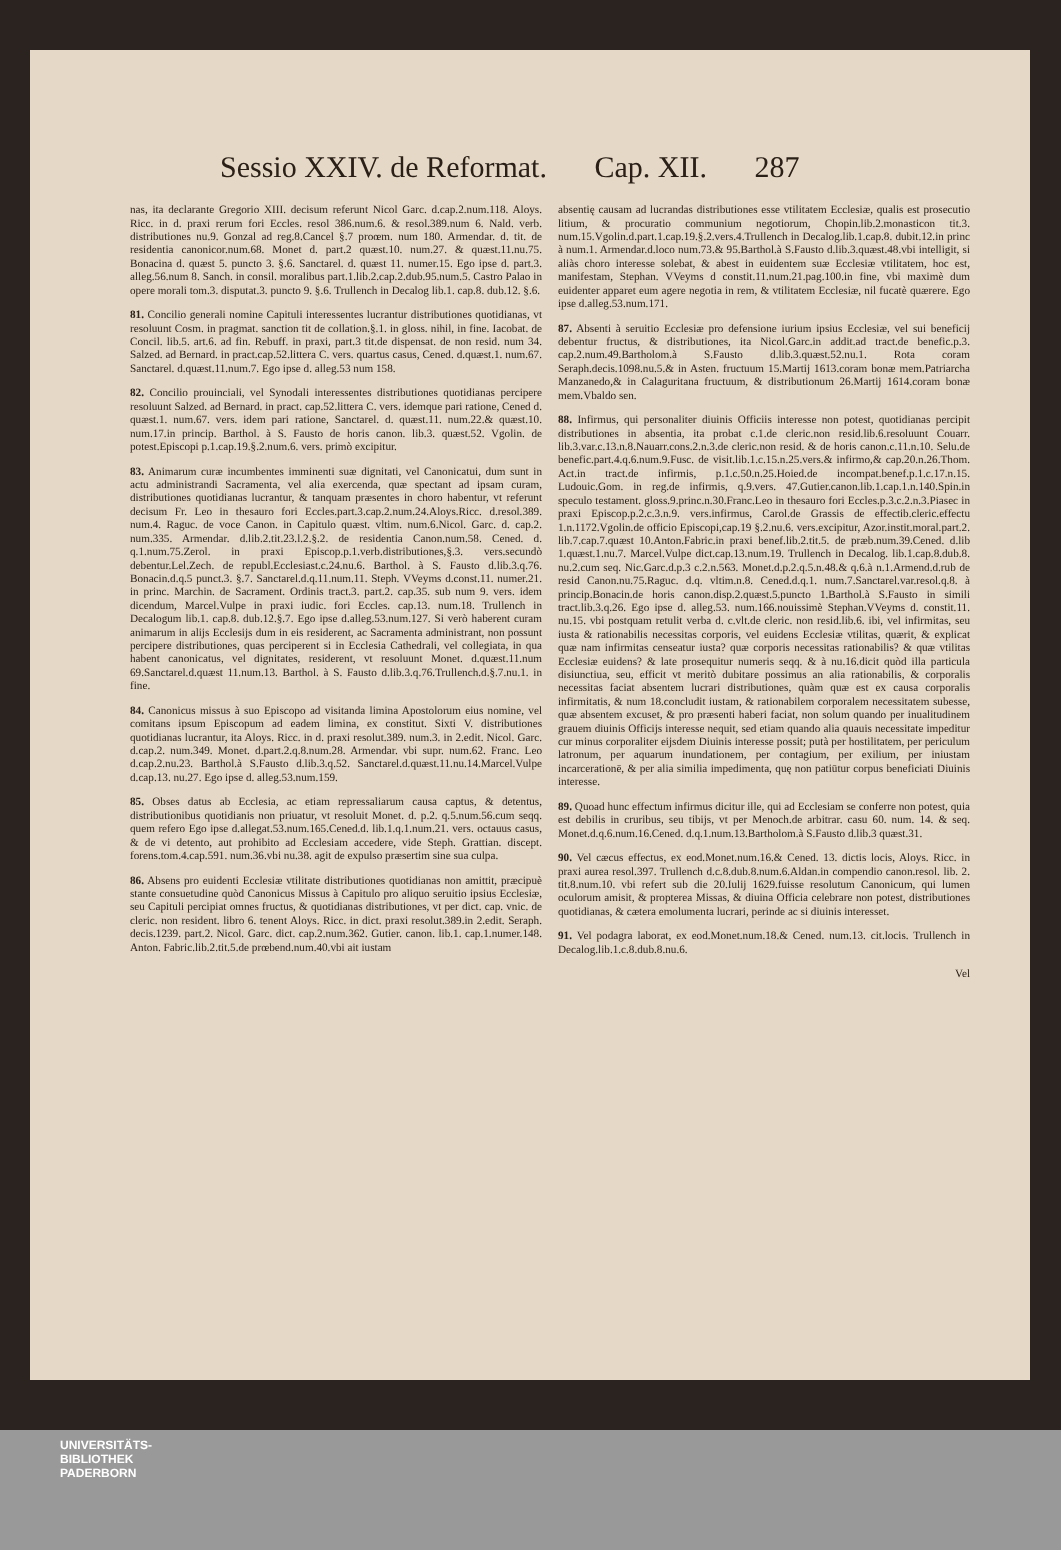Sessio XXIV. de Reformat. Cap. XII. 287
nas, ita declarante Gregorio XIII. decisum referunt Nicol Garc. d.cap.2.num.118. Aloys. Ricc. in d. praxi rerum fori Eccles. resol 386.num.6. & resol.389.num 6. Nald. verb. distributiones nu.9. Gonzal ad reg.8.Cancel §.7 proœm. num 180. Armendar. d. tit. de residentia canonicor.num.68. Monet d. part.2 quæst.10. num.27. & quæst.11.nu.75. Bonacina d. quæst 5. puncto 3. §.6. Sanctarel. d. quæst 11. numer.15. Ego ipse d. part.3. alleg.56.num 8. Sanch. in consil. moralibus part.1.lib.2.cap.2.dub.95.num.5. Castro Palao in opere morali tom.3. disputat.3. puncto 9. §.6. Trullench in Decalog lib.1. cap.8. dub.12. §.6.
81. Concilio generali nomine Capituli interessentes lucrantur distributiones quotidianas, vt resoluunt Cosm. in pragmat. sanction tit de collation.§.1. in gloss. nihil, in fine. Iacobat. de Concil. lib.5. art.6. ad fin. Rebuff. in praxi, part.3 tit.de dispensat. de non resid. num 34. Salzed. ad Bernard. in pract.cap.52.littera C. vers. quartus casus, Cened. d.quæst.1. num.67. Sanctarel. d.quæst.11.num.7. Ego ipse d. alleg.53 num 158.
82. Concilio prouinciali, vel Synodali interessentes distributiones quotidianas percipere resoluunt Salzed. ad Bernard. in pract. cap.52.littera C. vers. idemque pari ratione, Cened d. quæst.1. num.67. vers. idem pari ratione, Sanctarel. d. quæst.11. num.22.& quæst.10. num.17.in princip. Barthol. à S. Fausto de horis canon. lib.3. quæst.52. Vgolin. de potest.Episcopi p.1.cap.19.§.2.num.6. vers. primò excipitur.
83. Animarum curæ incumbentes imminenti suæ dignitati, vel Canonicatui, dum sunt in actu administrandi Sacramenta, vel alia exercenda, quæ spectant ad ipsam curam, distributiones quotidianas lucrantur, & tanquam præsentes in choro habentur, vt referunt decisum Fr. Leo in thesauro fori Eccles.part.3.cap.2.num.24.Aloys.Ricc. d.resol.389. num.4. Raguc. de voce Canon. in Capitulo quæst. vltim. num.6.Nicol. Garc. d. cap.2. num.335. Armendar. d.lib.2.tit.23.l.2.§.2. de residentia Canon.num.58. Cened. d. q.1.num.75.Zerol. in praxi Episcop.p.1.verb.distributiones,§.3. vers.secundò debentur.Lel.Zech. de republ.Ecclesiast.c.24.nu.6. Barthol. à S. Fausto d.lib.3.q.76. Bonacin.d.q.5 punct.3. §.7. Sanctarel.d.q.11.num.11. Steph. VVeyms d.const.11. numer.21. in princ. Marchin. de Sacrament. Ordinis tract.3. part.2. cap.35. sub num 9. vers. idem dicendum, Marcel.Vulpe in praxi iudic. fori Eccles. cap.13. num.18. Trullench in Decalogum lib.1. cap.8. dub.12.§.7. Ego ipse d.alleg.53.num.127. Si verò haberent curam animarum in alijs Ecclesijs dum in eis residerent, ac Sacramenta administrant, non possunt percipere distributiones, quas perciperent si in Ecclesia Cathedrali, vel collegiata, in qua habent canonicatus, vel dignitates, residerent, vt resoluunt Monet. d.quæst.11.num 69.Sanctarel.d.quæst 11.num.13. Barthol. à S. Fausto d.lib.3.q.76.Trullench.d.§.7.nu.1. in fine.
84. Canonicus missus à suo Episcopo ad visitanda limina Apostolorum eius nomine, vel comitans ipsum Episcopum ad eadem limina, ex constitut. Sixti V. distributiones quotidianas lucrantur, ita Aloys. Ricc. in d. praxi resolut.389. num.3. in 2.edit. Nicol. Garc. d.cap.2. num.349. Monet. d.part.2.q.8.num.28. Armendar. vbi supr. num.62. Franc. Leo d.cap.2.nu.23. Barthol.à S.Fausto d.lib.3.q.52. Sanctarel.d.quæst.11.nu.14.Marcel.Vulpe d.cap.13. nu.27. Ego ipse d. alleg.53.num.159.
85. Obses datus ab Ecclesia, ac etiam repressaliarum causa captus, & detentus, distributionibus quotidianis non priuatur, vt resoluit Monet. d. p.2. q.5.num.56.cum seqq. quem refero Ego ipse d.allegat.53.num.165.Cened.d. lib.1.q.1.num.21. vers. octauus casus, & de vi detento, aut prohibito ad Ecclesiam accedere, vide Steph. Grattian. discept. forens.tom.4.cap.591. num.36.vbi nu.38. agit de expulso præsertim sine sua culpa.
86. Absens pro euidenti Ecclesiæ vtilitate distributiones quotidianas non amittit, præcipuè stante consuetudine quòd Canonicus Missus à Capitulo pro aliquo seruitio ipsius Ecclesiæ, seu Capituli percipiat omnes fructus, & quotidianas distributiones, vt per dict. cap. vnic. de cleric. non resident. libro 6. tenent Aloys. Ricc. in dict. praxi resolut.389.in 2.edit. Seraph. decis.1239. part.2. Nicol. Garc. dict. cap.2.num.362. Gutier. canon. lib.1. cap.1.numer.148. Anton. Fabric.lib.2.tit.5.de prœbend.num.40.vbi ait iustam
absentię causam ad lucrandas distributiones esse vtilitatem Ecclesiæ, qualis est prosecutio litium, & procuratio communium negotiorum, Chopin.lib.2.monasticon tit.3. num.15.Vgolin.d.part.1.cap.19.§.2.vers.4.Trullench in Decalog.lib.1.cap.8. dubit.12.in princ à num.1. Armendar.d.loco num.73.& 95.Barthol.à S.Fausto d.lib.3.quæst.48.vbi intelligit, si aliàs choro interesse solebat, & abest in euidentem suæ Ecclesiæ vtilitatem, hoc est, manifestam, Stephan. VVeyms d constit.11.num.21.pag.100.in fine, vbi maximè dum euidenter apparet eum agere negotia in rem, & vtilitatem Ecclesiæ, nil fucatè quærere. Ego ipse d.alleg.53.num.171.
87. Absenti à seruitio Ecclesiæ pro defensione iurium ipsius Ecclesiæ, vel sui beneficij debentur fructus, & distributiones, ita Nicol.Garc.in addit.ad tract.de benefic.p.3. cap.2.num.49.Bartholom.à S.Fausto d.lib.3.quæst.52.nu.1. Rota coram Seraph.decis.1098.nu.5.& in Asten. fructuum 15.Martij 1613.coram bonæ mem.Patriarcha Manzanedo,& in Calaguritana fructuum, & distributionum 26.Martij 1614.coram bonæ mem.Vbaldo sen.
88. Infirmus, qui personaliter diuinis Officiis interesse non potest, quotidianas percipit distributiones in absentia, ita probat c.1.de cleric.non resid.lib.6.resoluunt Couarr. lib.3.var.c.13.n.8.Nauarr.cons.2.n.3.de cleric.non resid. & de horis canon.c.11.n.10. Selu.de benefic.part.4.q.6.num.9.Fusc. de visit.lib.1.c.15.n.25.vers.& infirmo,& cap.20.n.26.Thom. Act.in tract.de infirmis, p.1.c.50.n.25.Hoied.de incompat.benef.p.1.c.17.n.15. Ludouic.Gom. in reg.de infirmis, q.9.vers. 47.Gutier.canon.lib.1.cap.1.n.140.Spin.in speculo testament. gloss.9.princ.n.30.Franc.Leo in thesauro fori Eccles.p.3.c.2.n.3.Piasec in praxi Episcop.p.2.c.3.n.9. vers.infirmus, Carol.de Grassis de effectib.cleric.effectu 1.n.1172.Vgolin.de officio Episcopi,cap.19 §.2.nu.6. vers.excipitur, Azor.instit.moral.part.2. lib.7.cap.7.quæst 10.Anton.Fabric.in praxi benef.lib.2.tit.5. de præb.num.39.Cened. d.lib 1.quæst.1.nu.7. Marcel.Vulpe dict.cap.13.num.19. Trullench in Decalog. lib.1.cap.8.dub.8. nu.2.cum seq. Nic.Garc.d.p.3 c.2.n.563. Monet.d.p.2.q.5.n.48.& q.6.à n.1.Armend.d.rub de resid Canon.nu.75.Raguc. d.q. vltim.n.8. Cened.d.q.1. num.7.Sanctarel.var.resol.q.8. à princip.Bonacin.de horis canon.disp.2.quæst.5.puncto 1.Barthol.à S.Fausto in simili tract.lib.3.q.26. Ego ipse d. alleg.53. num.166.nouissimè Stephan.VVeyms d. constit.11. nu.15. vbi postquam retulit verba d. c.vlt.de cleric. non resid.lib.6. ibi, vel infirmitas, seu iusta & rationabilis necessitas corporis, vel euidens Ecclesiæ vtilitas, quærit, & explicat quæ nam infirmitas censeatur iusta? quæ corporis necessitas rationabilis? & quæ vtilitas Ecclesiæ euidens? & late prosequitur numeris seqq. & à nu.16.dicit quòd illa particula disiunctiua, seu, efficit vt meritò dubitare possimus an alia rationabilis, & corporalis necessitas faciat absentem lucrari distributiones, quàm quæ est ex causa corporalis infirmitatis, & num 18.concludit iustam, & rationabilem corporalem necessitatem subesse, quæ absentem excuset, & pro præsenti haberi faciat, non solum quando per inualitudinem grauem diuinis Officijs interesse nequit, sed etiam quando alia quauis necessitate impeditur cur minus corporaliter eijsdem Diuinis interesse possit; putà per hostilitatem, per periculum latronum, per aquarum inundationem, per contagium, per exilium, per iniustam incarcerationē, & per alia similia impedimenta, quę non patiūtur corpus beneficiati Diuinis interesse.
89. Quoad hunc effectum infirmus dicitur ille, qui ad Ecclesiam se conferre non potest, quia est debilis in cruribus, seu tibijs, vt per Menoch.de arbitrar. casu 60. num. 14. & seq. Monet.d.q.6.num.16.Cened. d.q.1.num.13.Bartholom.à S.Fausto d.lib.3 quæst.31.
90. Vel cæcus effectus, ex eod.Monet.num.16.& Cened. 13. dictis locis, Aloys. Ricc. in praxi aurea resol.397. Trullench d.c.8.dub.8.num.6.Aldan.in compendio canon.resol. lib. 2. tit.8.num.10. vbi refert sub die 20.Iulij 1629.fuisse resolutum Canonicum, qui lumen oculorum amisit, & propterea Missas, & diuina Officia celebrare non potest, distributiones quotidianas, & cætera emolumenta lucrari, perinde ac si diuinis interesset.
91. Vel podagra laborat, ex eod.Monet.num.18.& Cened. num.13. cit.locis. Trullench in Decalog.lib.1.c.8.dub.8.nu.6.
Vel
UNIVERSITÄTS-
BIBLIOTHEK
PADERBORN